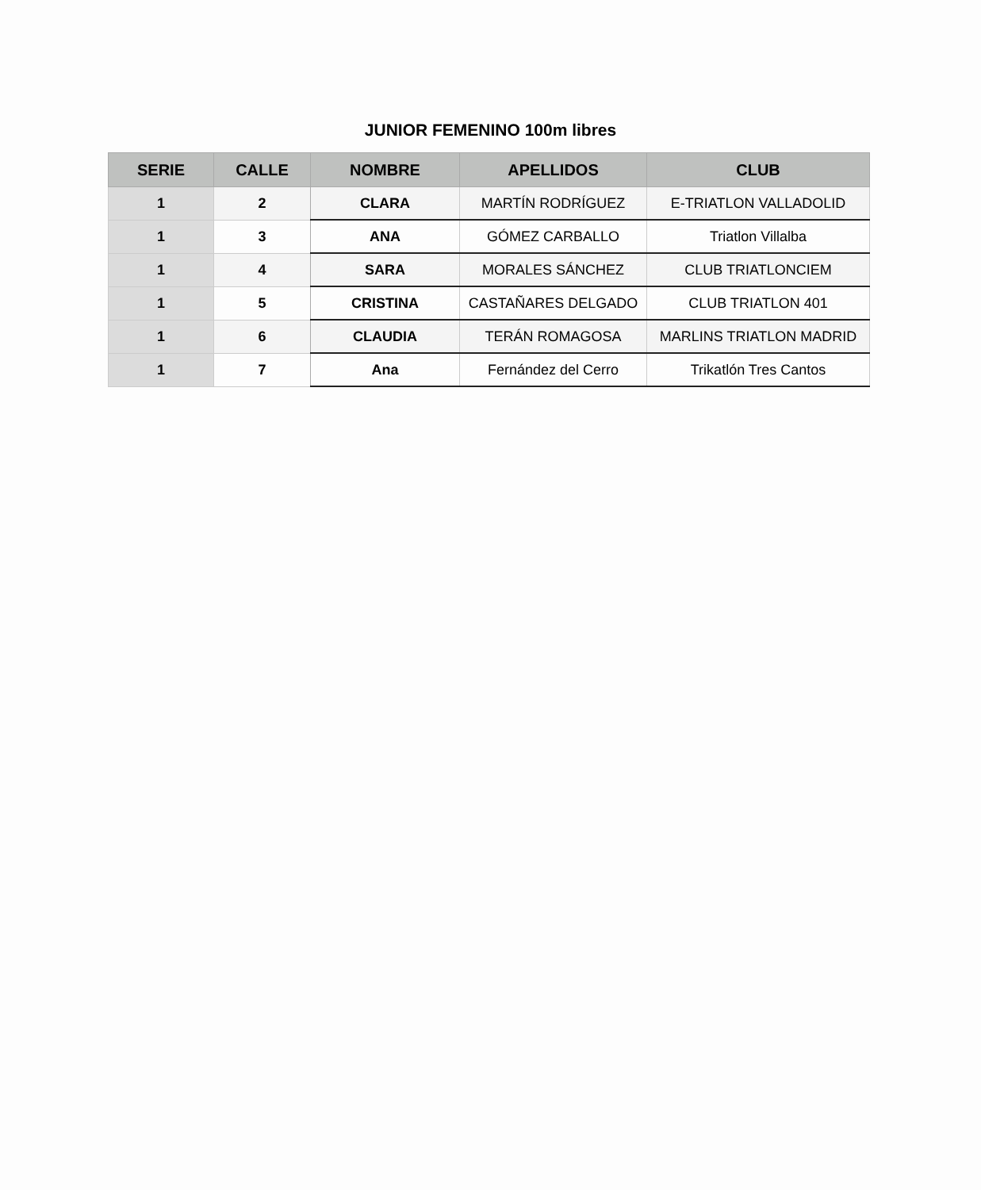JUNIOR FEMENINO 100m libres
| SERIE | CALLE | NOMBRE | APELLIDOS | CLUB |
| --- | --- | --- | --- | --- |
| 1 | 2 | CLARA | MARTÍN RODRÍGUEZ | E-TRIATLON VALLADOLID |
| 1 | 3 | ANA | GÓMEZ CARBALLO | Triatlon Villalba |
| 1 | 4 | SARA | MORALES SÁNCHEZ | CLUB TRIATLONCIEM |
| 1 | 5 | CRISTINA | CASTAÑARES DELGADO | CLUB TRIATLON 401 |
| 1 | 6 | CLAUDIA | TERÁN ROMAGOSA | MARLINS TRIATLON MADRID |
| 1 | 7 | Ana | Fernández del Cerro | Trikatlón Tres Cantos |